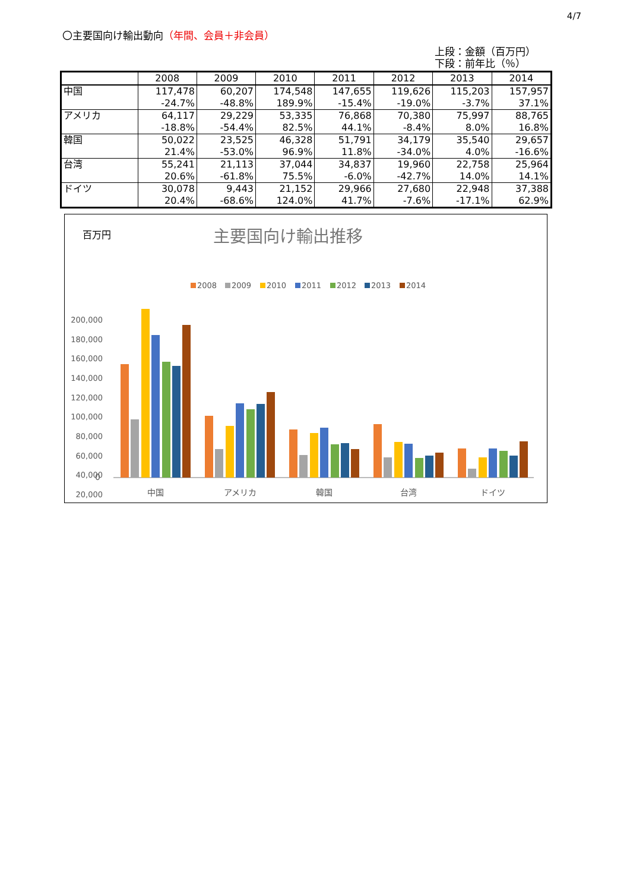4/7
〇主要国向け輸出動向（年間、会員＋非会員）
上段：金額（百万円）
下段：前年比（％）
| | 2008 | 2009 | 2010 | 2011 | 2012 | 2013 | 2014 |
| --- | --- | --- | --- | --- | --- | --- | --- |
| 中国 | 117,478 | 60,207 | 174,548 | 147,655 | 119,626 | 115,203 | 157,957 |
| | -24.7% | -48.8% | 189.9% | -15.4% | -19.0% | -3.7% | 37.1% |
| アメリカ | 64,117 | 29,229 | 53,335 | 76,868 | 70,380 | 75,997 | 88,765 |
| | -18.8% | -54.4% | 82.5% | 44.1% | -8.4% | 8.0% | 16.8% |
| 韓国 | 50,022 | 23,525 | 46,328 | 51,791 | 34,179 | 35,540 | 29,657 |
| | 21.4% | -53.0% | 96.9% | 11.8% | -34.0% | 4.0% | -16.6% |
| 台湾 | 55,241 | 21,113 | 37,044 | 34,837 | 19,960 | 22,758 | 25,964 |
| | 20.6% | -61.8% | 75.5% | -6.0% | -42.7% | 14.0% | 14.1% |
| ドイツ | 30,078 | 9,443 | 21,152 | 29,966 | 27,680 | 22,948 | 37,388 |
| | 20.4% | -68.6% | 124.0% | 41.7% | -7.6% | -17.1% | 62.9% |
百万円
主要国向け輸出推移
2008
2009
2010
2011
2012
2013
2014
200,000
180,000
160,000
140,000
120,000
100,000
80,000
60,000
40,000
20,000
0
中国
アメリカ
韓国
台湾
ドイツ